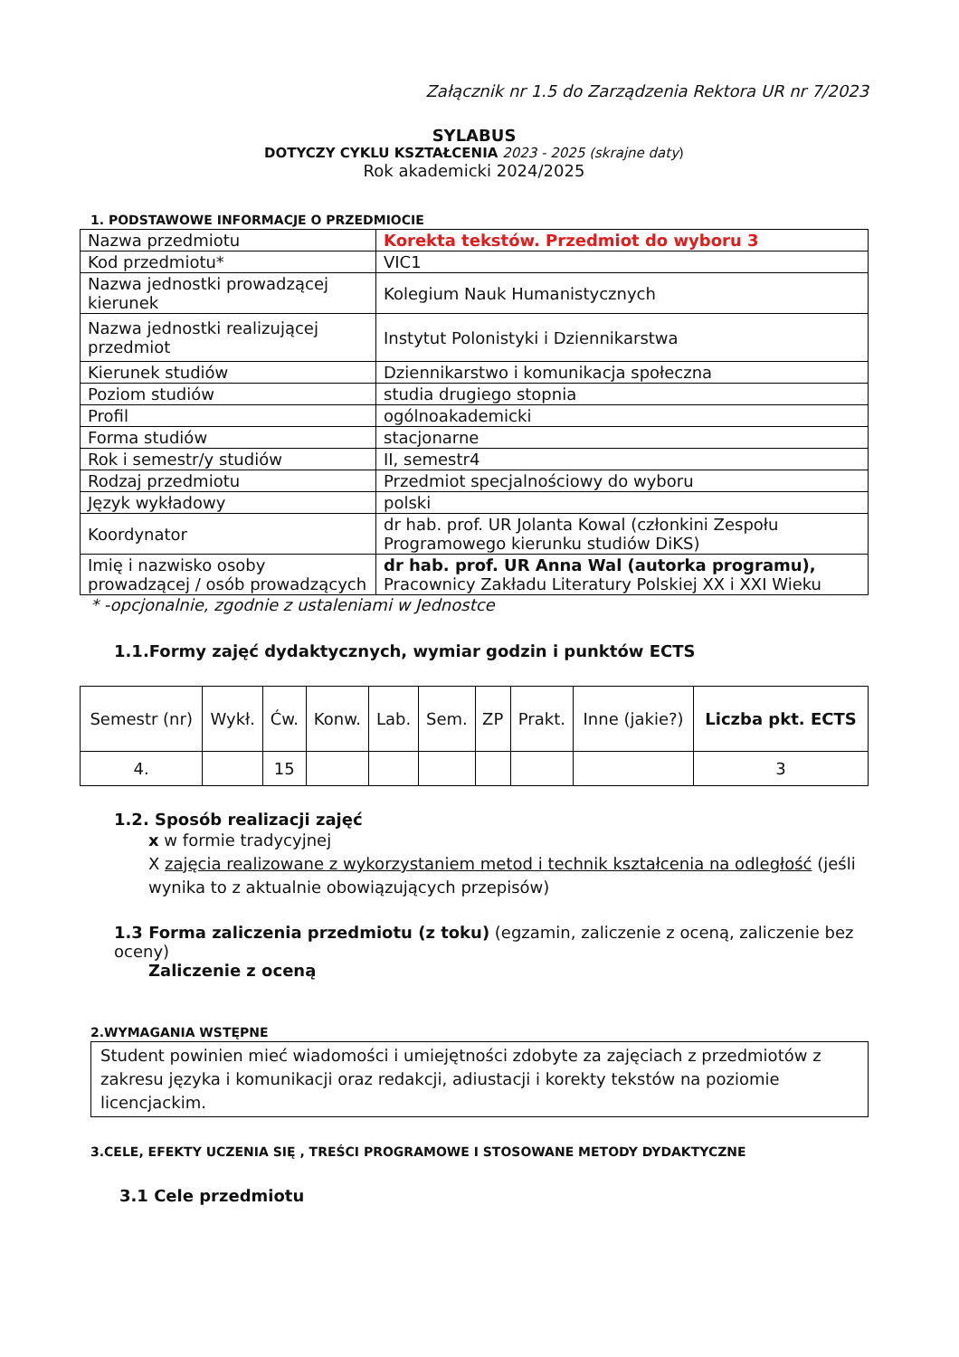Załącznik nr 1.5 do Zarządzenia Rektora UR nr 7/2023
SYLABUS
DOTYCZY CYKLU KSZTAŁCENIA 2023 - 2025 (skrajne daty)
Rok akademicki 2024/2025
1. PODSTAWOWE INFORMACJE O PRZEDMIOCIE
| Nazwa przedmiotu | Korekta tekstów. Przedmiot do wyboru 3 |
| Kod przedmiotu* | VIC1 |
| Nazwa jednostki prowadzącej kierunek | Kolegium Nauk Humanistycznych |
| Nazwa jednostki realizującej przedmiot | Instytut Polonistyki i Dziennikarstwa |
| Kierunek studiów | Dziennikarstwo i komunikacja społeczna |
| Poziom studiów | studia drugiego stopnia |
| Profil | ogólnoakademicki |
| Forma studiów | stacjonarne |
| Rok i semestr/y studiów | II, semestr4 |
| Rodzaj przedmiotu | Przedmiot specjalnościowy do wyboru |
| Język wykładowy | polski |
| Koordynator | dr hab. prof. UR Jolanta Kowal (członkini Zespołu Programowego kierunku studiów DiKS) |
| Imię i nazwisko osoby prowadzącej / osób prowadzących | dr hab. prof. UR Anna Wal (autorka programu), Pracownicy Zakładu Literatury Polskiej XX i XXI Wieku |
* -opcjonalnie, zgodnie z ustaleniami w Jednostce
1.1.Formy zajęć dydaktycznych, wymiar godzin i punktów ECTS
| Semestr (nr) | Wykł. | Ćw. | Konw. | Lab. | Sem. | ZP | Prakt. | Inne (jakie?) | Liczba pkt. ECTS |
| 4. | | 15 | | | | | | | 3 |
1.2. Sposób realizacji zajęć
x w formie tradycyjnej
X zajęcia realizowane z wykorzystaniem metod i technik kształcenia na odległość (jeśli wynika to z aktualnie obowiązujących przepisów)
1.3 Forma zaliczenia przedmiotu (z toku) (egzamin, zaliczenie z oceną, zaliczenie bez oceny)
Zaliczenie z oceną
2.WYMAGANIA WSTĘPNE
Student powinien mieć wiadomości i umiejętności zdobyte za zajęciach z przedmiotów z zakresu języka i komunikacji oraz redakcji, adiustacji i korekty tekstów na poziomie licencjackim.
3.CELE, EFEKTY UCZENIA SIĘ , TREŚCI PROGRAMOWE I STOSOWANE METODY DYDAKTYCZNE
3.1 Cele przedmiotu